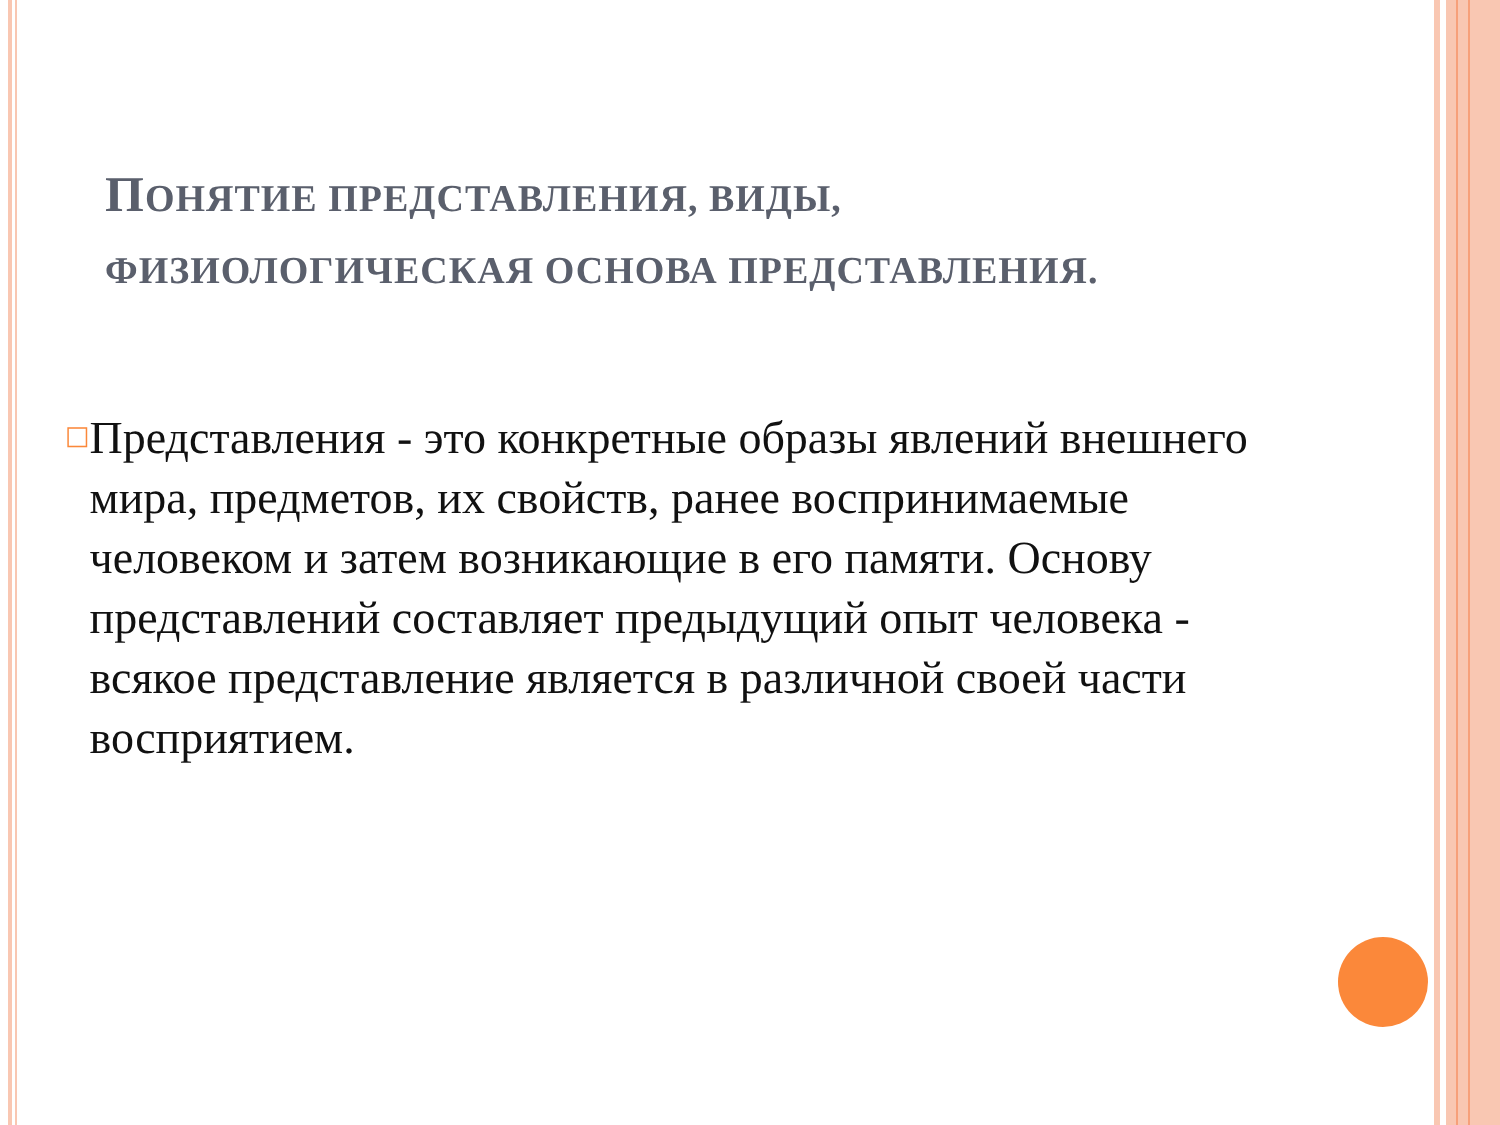ПОНЯТИЕ ПРЕДСТАВЛЕНИЯ, ВИДЫ,
ФИЗИОЛОГИЧЕСКАЯ ОСНОВА ПРЕДСТАВЛЕНИЯ.
□
Представления - это конкретные образы явлений внешнего мира, предметов, их свойств, ранее воспринимаемые человеком и затем возникающие в его памяти. Основу представлений составляет предыдущий опыт человека - всякое представление является в различной своей части восприятием.